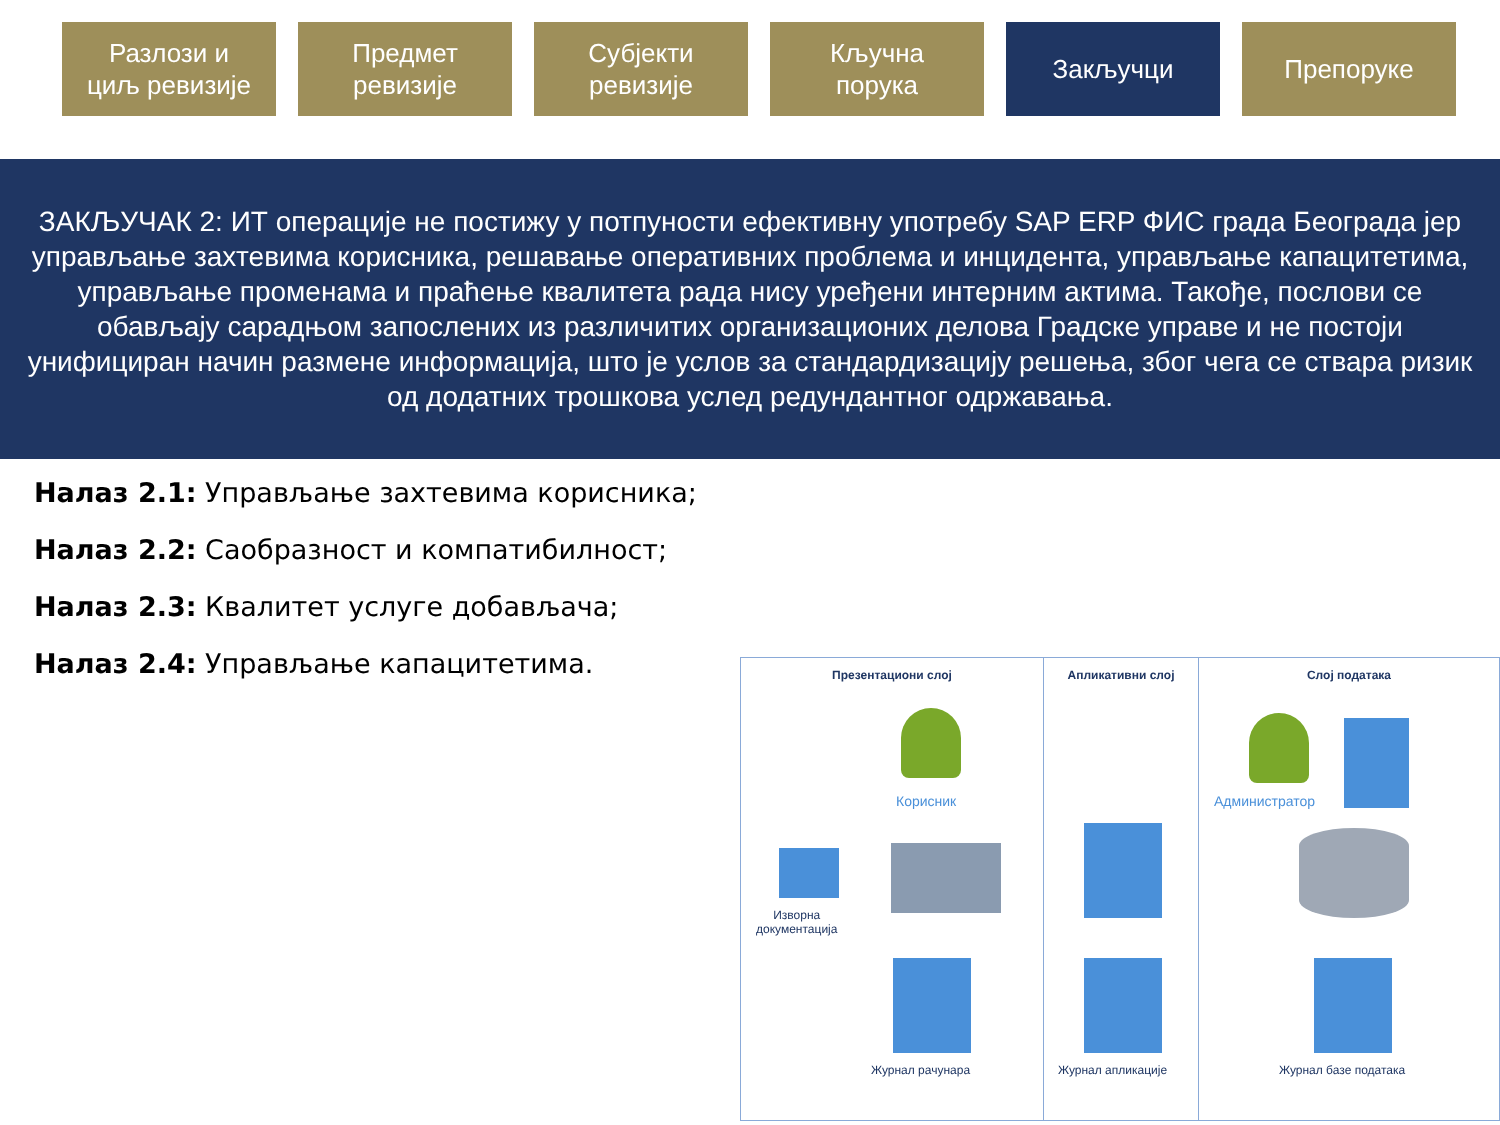Разлози и
циљ ревизије
Предмет
ревизије
Субјекти
ревизије
Кључна
порука
Закључци Препоруке
ЗАКЉУЧАК 2: ИТ операције не постижу у потпуности ефективну употребу SAP ERP ФИС града Београда јер управљање захтевима корисника, решавање оперативних проблема и инцидента, управљање капацитетима, управљање променама и праћење квалитета рада нису уређени интерним актима. Такође, послови се обављају сарадњом запослених из различитих организационих делова Градске управе и не постоји унифициран начин размене информација, што је услов за стандардизацију решења, због чега се ствара ризик од додатних трошкова услед редундантног одржавања.
Налаз 2.1: Управљање захтевима корисника;
Налаз 2.2: Саобразност и компатибилност;
Налаз 2.3: Квалитет услуге добављача;
Налаз 2.4: Управљање капацитетима.
Презентациони слој
Корисник
Изворна
документација
Журнал рачунара
Апликативни слој
Журнал апликације
Слој података
Администратор
Журнал базе података